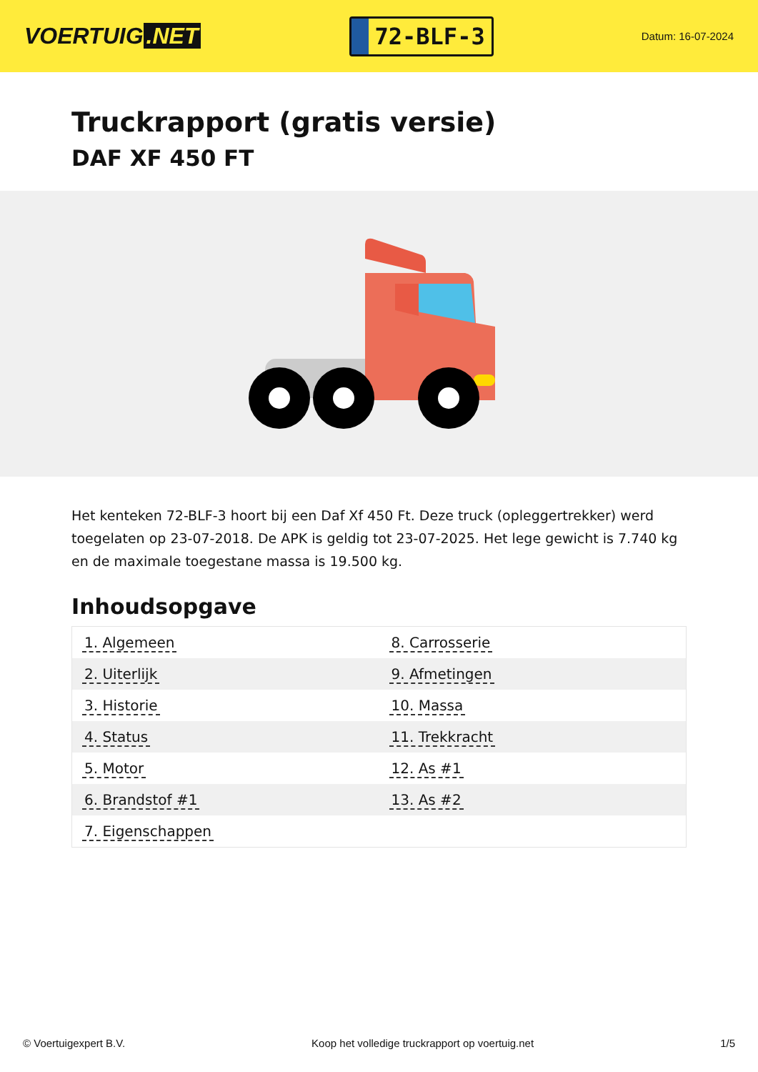VOERTUIG.NET
72-BLF-3
Datum: 16-07-2024
Truckrapport (gratis versie)
DAF XF 450 FT
Het kenteken 72-BLF-3 hoort bij een Daf Xf 450 Ft. Deze truck (opleggertrekker) werd toegelaten op 23-07-2018. De APK is geldig tot 23-07-2025. Het lege gewicht is 7.740 kg en de maximale toegestane massa is 19.500 kg.
Inhoudsopgave
| 1. Algemeen | 8. Carrosserie |
| 2. Uiterlijk | 9. Afmetingen |
| 3. Historie | 10. Massa |
| 4. Status | 11. Trekkracht |
| 5. Motor | 12. As #1 |
| 6. Brandstof #1 | 13. As #2 |
| 7. Eigenschappen | |
© Voertuigexpert B.V. Koop het volledige truckrapport op voertuig.net 1/5